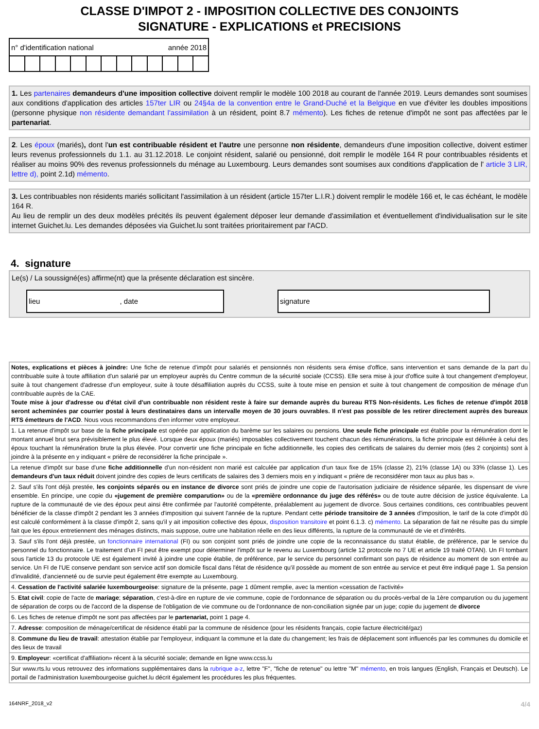CLASSE D'IMPOT 2 - IMPOSITION COLLECTIVE DES CONJOINTS
SIGNATURE - EXPLICATIONS et PRECISIONS
| n° d'identification national année 2018 | | | | | | | | | | | | |
1. Les partenaires demandeurs d'une imposition collective doivent remplir le modèle 100 2018 au courant de l'année 2019. Leurs demandes sont soumises aux conditions d'application des articles 157ter LIR ou 24§4a de la convention entre le Grand-Duché et la Belgique en vue d'éviter les doubles impositions (personne physique non résidente demandant l'assimilation à un résident, point 8.7 mémento). Les fiches de retenue d'impôt ne sont pas affectées par le partenariat.
2. Les époux (mariés), dont l'un est contribuable résident et l'autre une personne non résidente, demandeurs d'une imposition collective, doivent estimer leurs revenus professionnels du 1.1. au 31.12.2018. Le conjoint résident, salarié ou pensionné, doit remplir le modèle 164 R pour contribuables résidents et réaliser au moins 90% des revenus professionnels du ménage au Luxembourg. Leurs demandes sont soumises aux conditions d'application de l' article 3 LIR, lettre d), point 2.1d) mémento.
3. Les contribuables non résidents mariés sollicitant l'assimilation à un résident (article 157ter L.I.R.) doivent remplir le modèle 166 et, le cas échéant, le modèle 164 R.
Au lieu de remplir un des deux modèles précités ils peuvent également déposer leur demande d'assimilation et éventuellement d'individualisation sur le site internet Guichet.lu. Les demandes déposées via Guichet.lu sont traitées prioritairement par l'ACD.
4. signature
Le(s) / La soussigné(es) affirme(nt) que la présente déclaration est sincère.
lieu , date signature
Notes, explications et pièces à joindre: Une fiche de retenue d'impôt pour salariés et pensionnés non résidents sera émise d'office, sans intervention et sans demande de la part du contribuable suite à toute affiliation d'un salarié par un employeur auprès du Centre commun de la sécurité sociale (CCSS). Elle sera mise à jour d'office suite à tout changement d'employeur, suite à tout changement d'adresse d'un employeur, suite à toute désaffiliation auprès du CCSS, suite à toute mise en pension et suite à tout changement de composition de ménage d'un contribuable auprès de la CAE.
Toute mise à jour d'adresse ou d'état civil d'un contribuable non résident reste à faire sur demande auprès du bureau RTS Non-résidents. Les fiches de retenue d'impôt 2018 seront acheminées par courrier postal à leurs destinataires dans un intervalle moyen de 30 jours ouvrables. Il n'est pas possible de les retirer directement auprès des bureaux RTS émetteurs de l'ACD. Nous vous recommandons d'en informer votre employeur.
1. La retenue d'impôt sur base de la fiche principale est opérée par application du barème sur les salaires ou pensions. Une seule fiche principale est établie pour la rémunération dont le montant annuel brut sera prévisiblement le plus élevé. Lorsque deux époux (mariés) imposables collectivement touchent chacun des rémunérations, la fiche principale est délivrée à celui des époux touchant la rémunération brute la plus élevée. Pour convertir une fiche principale en fiche additionnelle, les copies des certificats de salaires du dernier mois (des 2 conjoints) sont à joindre à la présente en y indiquant « prière de reconsidérer la fiche principale ».
La retenue d'impôt sur base d'une fiche additionnelle d'un non-résident non marié est calculée par application d'un taux fixe de 15% (classe 2), 21% (classe 1A) ou 33% (classe 1). Les demandeurs d'un taux réduit doivent joindre des copies de leurs certificats de salaires des 3 derniers mois en y indiquant « prière de reconsidérer mon taux au plus bas ».
2. Sauf s'ils l'ont déjà prestée, les conjoints séparés ou en instance de divorce sont priés de joindre une copie de l'autorisation judiciaire de résidence séparée, les dispensant de vivre ensemble. En principe, une copie du «jugement de première comparution» ou de la «première ordonnance du juge des référés» ou de toute autre décision de justice équivalente. La rupture de la communauté de vie des époux peut ainsi être confirmée par l'autorité compétente, préalablement au jugement de divorce. Sous certaines conditions, ces contribuables peuvent bénéficier de la classe d'impôt 2 pendant les 3 années d'imposition qui suivent l'année de la rupture. Pendant cette période transitoire de 3 années d'imposition, le tarif de la cote d'impôt dû est calculé conformément à la classe d'impôt 2, sans qu'il y ait imposition collective des époux, disposition transitoire et point 6.1.3. c) mémento. La séparation de fait ne résulte pas du simple fait que les époux entretiennent des ménages distincts, mais suppose, outre une habitation réelle en des lieux différents, la rupture de la communauté de vie et d'intérêts.
3. Sauf s'ils l'ont déjà prestée, un fonctionnaire international (FI) ou son conjoint sont priés de joindre une copie de la reconnaissance du statut établie, de préférence, par le service du personnel du fonctionnaire. Le traitement d'un FI peut être exempt pour déterminer l'impôt sur le revenu au Luxembourg (article 12 protocole no 7 UE et article 19 traité OTAN). Un FI tombant sous l'article 13 du protocole UE est également invité à joindre une copie établie, de préférence, par le service du personnel confirmant son pays de résidence au moment de son entrée au service. Un FI de l'UE conserve pendant son service actif son domicile fiscal dans l'état de résidence qu'il possède au moment de son entrée au service et peut être indiqué page 1. Sa pension d'invalidité, d'ancienneté ou de survie peut également être exempte au Luxembourg.
4. Cessation de l'activité salariée luxembourgeoise: signature de la présente, page 1 dûment remplie, avec la mention «cessation de l'activité»
5. Etat civil: copie de l'acte de mariage; séparation, c'est-à-dire en rupture de vie commune, copie de l'ordonnance de séparation ou du procès-verbal de la 1ère comparution ou du jugement de séparation de corps ou de l'accord de la dispense de l'obligation de vie commune ou de l'ordonnance de non-conciliation signée par un juge; copie du jugement de divorce
6. Les fiches de retenue d'impôt ne sont pas affectées par le partenariat, point 1 page 4.
7. Adresse: composition de ménage/certificat de résidence établi par la commune de résidence (pour les résidents français, copie facture électricité/gaz)
8. Commune du lieu de travail: attestation établie par l'employeur, indiquant la commune et la date du changement; les frais de déplacement sont influencés par les communes du domicile et des lieux de travail
9. Employeur: «certificat d'affiliation» récent à la sécurité sociale; demande en ligne www.ccss.lu
Sur www.rts.lu vous retrouvez des informations supplémentaires dans la rubrique a-z, lettre "F", "fiche de retenue" ou lettre "M" mémento, en trois langues (English, Français et Deutsch). Le portail de l'administration luxembourgeoise guichet.lu décrit également les procédures les plus fréquentes.
164NRF_2018_v2 4/4